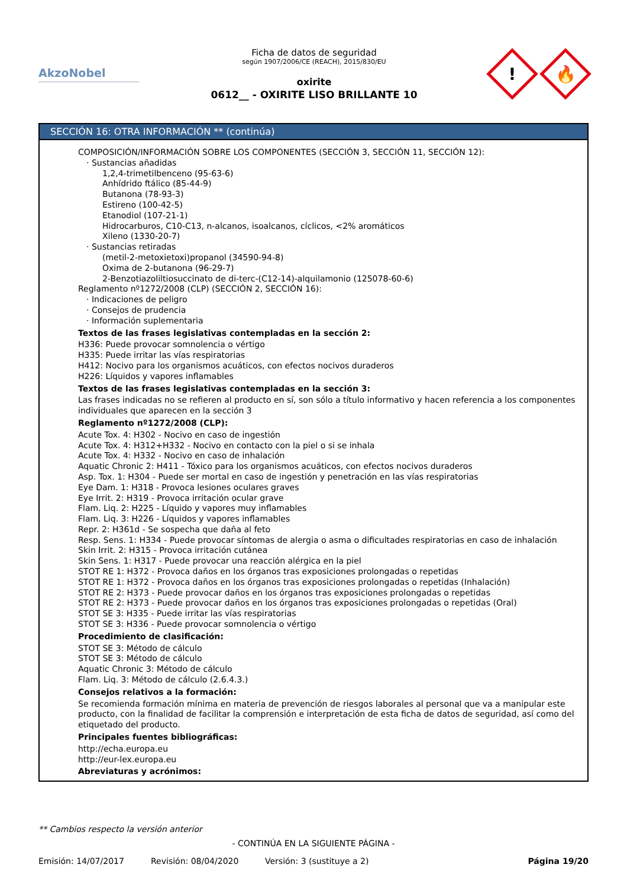AkzoNobel
Ficha de datos de seguridad
según 1907/2006/CE (REACH), 2015/830/EU
oxirite
0612__ - OXIRITE LISO BRILLANTE 10
!
🔥
SECCIÓN 16: OTRA INFORMACIÓN ** (continúa)
COMPOSICIÓN/INFORMACIÓN SOBRE LOS COMPONENTES (SECCIÓN 3, SECCIÓN 11, SECCIÓN 12):
· Sustancias añadidas
1,2,4-trimetilbenceno (95-63-6)
Anhídrido ftálico (85-44-9)
Butanona (78-93-3)
Estireno (100-42-5)
Etanodiol (107-21-1)
Hidrocarburos, C10-C13, n-alcanos, isoalcanos, cíclicos, <2% aromáticos
Xileno (1330-20-7)
· Sustancias retiradas
(metil-2-metoxietoxi)propanol (34590-94-8)
Oxima de 2-butanona (96-29-7)
2-Benzotiazoliltiosuccinato de di-terc-(C12-14)-alquilamonio (125078-60-6)
Reglamento nº1272/2008 (CLP) (SECCIÓN 2, SECCIÓN 16):
· Indicaciones de peligro
· Consejos de prudencia
· Información suplementaria
Textos de las frases legislativas contempladas en la sección 2:
H336: Puede provocar somnolencia o vértigo
H335: Puede irritar las vías respiratorias
H412: Nocivo para los organismos acuáticos, con efectos nocivos duraderos
H226: Líquidos y vapores inflamables
Textos de las frases legislativas contempladas en la sección 3:
Las frases indicadas no se refieren al producto en sí, son sólo a título informativo y hacen referencia a los componentes individuales que aparecen en la sección 3
Reglamento nº1272/2008 (CLP):
Acute Tox. 4: H302 - Nocivo en caso de ingestión
Acute Tox. 4: H312+H332 - Nocivo en contacto con la piel o si se inhala
Acute Tox. 4: H332 - Nocivo en caso de inhalación
Aquatic Chronic 2: H411 - Tóxico para los organismos acuáticos, con efectos nocivos duraderos
Asp. Tox. 1: H304 - Puede ser mortal en caso de ingestión y penetración en las vías respiratorias
Eye Dam. 1: H318 - Provoca lesiones oculares graves
Eye Irrit. 2: H319 - Provoca irritación ocular grave
Flam. Liq. 2: H225 - Líquido y vapores muy inflamables
Flam. Liq. 3: H226 - Líquidos y vapores inflamables
Repr. 2: H361d - Se sospecha que daña al feto
Resp. Sens. 1: H334 - Puede provocar síntomas de alergia o asma o dificultades respiratorias en caso de inhalación
Skin Irrit. 2: H315 - Provoca irritación cutánea
Skin Sens. 1: H317 - Puede provocar una reacción alérgica en la piel
STOT RE 1: H372 - Provoca daños en los órganos tras exposiciones prolongadas o repetidas
STOT RE 1: H372 - Provoca daños en los órganos tras exposiciones prolongadas o repetidas (Inhalación)
STOT RE 2: H373 - Puede provocar daños en los órganos tras exposiciones prolongadas o repetidas
STOT RE 2: H373 - Puede provocar daños en los órganos tras exposiciones prolongadas o repetidas (Oral)
STOT SE 3: H335 - Puede irritar las vías respiratorias
STOT SE 3: H336 - Puede provocar somnolencia o vértigo
Procedimiento de clasificación:
STOT SE 3: Método de cálculo
STOT SE 3: Método de cálculo
Aquatic Chronic 3: Método de cálculo
Flam. Liq. 3: Método de cálculo (2.6.4.3.)
Consejos relativos a la formación:
Se recomienda formación mínima en materia de prevención de riesgos laborales al personal que va a manipular este producto, con la finalidad de facilitar la comprensión e interpretación de esta ficha de datos de seguridad, así como del etiquetado del producto.
Principales fuentes bibliográficas:
http://echa.europa.eu
http://eur-lex.europa.eu
Abreviaturas y acrónimos:
** Cambios respecto la versión anterior
- CONTINÚA EN LA SIGUIENTE PÁGINA -
Emisión: 14/07/2017 Revisión: 08/04/2020 Versión: 3 (sustituye a 2) Página 19/20